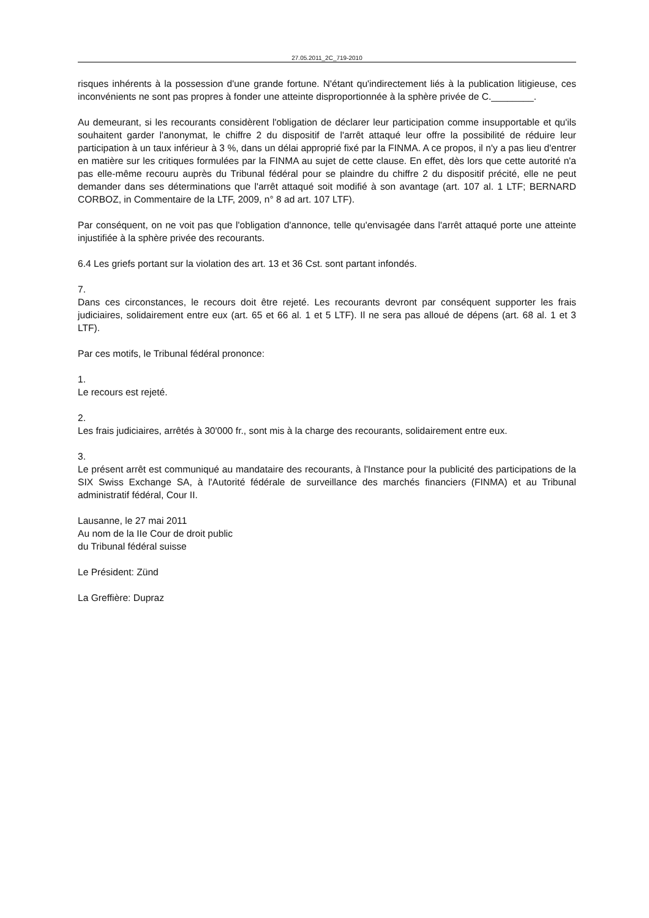27.05.2011_2C_719-2010
risques inhérents à la possession d'une grande fortune. N'étant qu'indirectement liés à la publication litigieuse, ces inconvénients ne sont pas propres à fonder une atteinte disproportionnée à la sphère privée de C.________.
Au demeurant, si les recourants considèrent l'obligation de déclarer leur participation comme insupportable et qu'ils souhaitent garder l'anonymat, le chiffre 2 du dispositif de l'arrêt attaqué leur offre la possibilité de réduire leur participation à un taux inférieur à 3 %, dans un délai approprié fixé par la FINMA. A ce propos, il n'y a pas lieu d'entrer en matière sur les critiques formulées par la FINMA au sujet de cette clause. En effet, dès lors que cette autorité n'a pas elle-même recouru auprès du Tribunal fédéral pour se plaindre du chiffre 2 du dispositif précité, elle ne peut demander dans ses déterminations que l'arrêt attaqué soit modifié à son avantage (art. 107 al. 1 LTF; BERNARD CORBOZ, in Commentaire de la LTF, 2009, n° 8 ad art. 107 LTF).
Par conséquent, on ne voit pas que l'obligation d'annonce, telle qu'envisagée dans l'arrêt attaqué porte une atteinte injustifiée à la sphère privée des recourants.
6.4 Les griefs portant sur la violation des art. 13 et 36 Cst. sont partant infondés.
7.
Dans ces circonstances, le recours doit être rejeté. Les recourants devront par conséquent supporter les frais judiciaires, solidairement entre eux (art. 65 et 66 al. 1 et 5 LTF). Il ne sera pas alloué de dépens (art. 68 al. 1 et 3 LTF).
Par ces motifs, le Tribunal fédéral prononce:
1.
Le recours est rejeté.
2.
Les frais judiciaires, arrêtés à 30'000 fr., sont mis à la charge des recourants, solidairement entre eux.
3.
Le présent arrêt est communiqué au mandataire des recourants, à l'Instance pour la publicité des participations de la SIX Swiss Exchange SA, à l'Autorité fédérale de surveillance des marchés financiers (FINMA) et au Tribunal administratif fédéral, Cour II.
Lausanne, le 27 mai 2011
Au nom de la IIe Cour de droit public
du Tribunal fédéral suisse
Le Président: Zünd
La Greffière: Dupraz